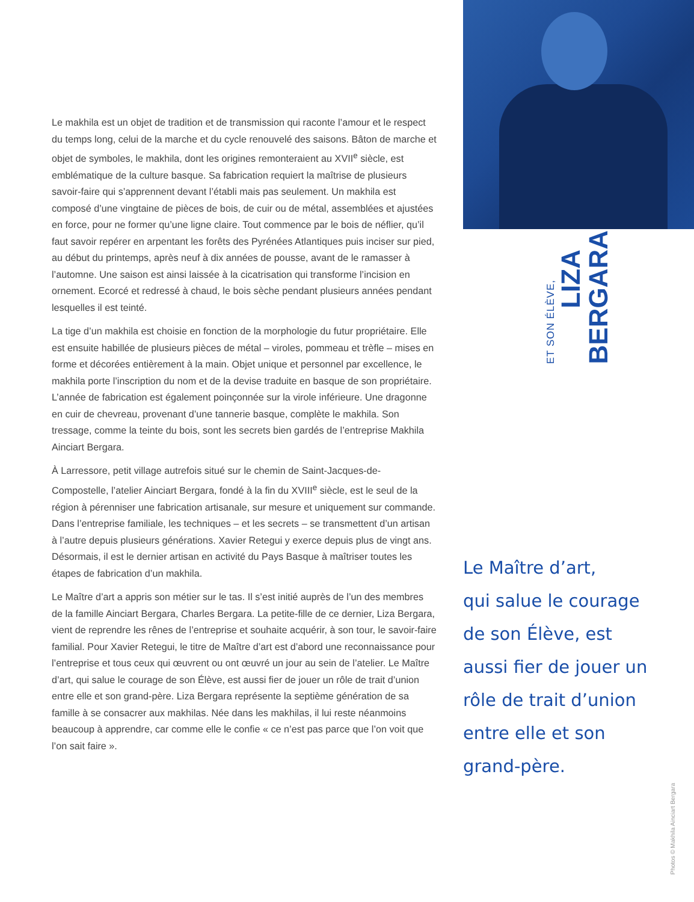Le makhila est un objet de tradition et de transmission qui raconte l’amour et le respect du temps long, celui de la marche et du cycle renouvelé des saisons. Bâton de marche et objet de symboles, le makhila, dont les origines remonteraient au XVII<sup>e</sup> siècle, est emblématique de la culture basque. Sa fabrication requiert la maîtrise de plusieurs savoir-faire qui s’apprennent devant l’établi mais pas seulement. Un makhila est composé d’une vingtaine de pièces de bois, de cuir ou de métal, assemblées et ajustées en force, pour ne former qu’une ligne claire. Tout commence par le bois de néflier, qu’il faut savoir repérer en arpentant les forêts des Pyrénées Atlantiques puis inciser sur pied, au début du printemps, après neuf à dix années de pousse, avant de le ramasser à l’automne. Une saison est ainsi laissée à la cicatrisation qui transforme l’incision en ornement. Ecorcé et redressé à chaud, le bois sèche pendant plusieurs années pendant lesquelles il est teinté.
La tige d’un makhila est choisie en fonction de la morphologie du futur propriétaire. Elle est ensuite habillée de plusieurs pièces de métal – viroles, pommeau et trèfle – mises en forme et décorées entièrement à la main. Objet unique et personnel par excellence, le makhila porte l’inscription du nom et de la devise traduite en basque de son propriétaire. L’année de fabrication est également poinçonnée sur la virole inférieure. Une dragonne en cuir de chevreau, provenant d’une tannerie basque, complète le makhila. Son tressage, comme la teinte du bois, sont les secrets bien gardés de l’entreprise Makhila Ainciart Bergara.
À Larressore, petit village autrefois situé sur le chemin de Saint-Jacques-de-Compostelle, l’atelier Ainciart Bergara, fondé à la fin du XVIII<sup>e</sup> siècle, est le seul de la région à pérenniser une fabrication artisanale, sur mesure et uniquement sur commande. Dans l’entreprise familiale, les techniques – et les secrets – se transmettent d’un artisan à l’autre depuis plusieurs générations. Xavier Retegui y exerce depuis plus de vingt ans. Désormais, il est le dernier artisan en activité du Pays Basque à maîtriser toutes les étapes de fabrication d’un makhila.
Le Maître d’art a appris son métier sur le tas. Il s’est initié auprès de l’un des membres de la famille Ainciart Bergara, Charles Bergara. La petite-fille de ce dernier, Liza Bergara, vient de reprendre les rênes de l’entreprise et souhaite acquérir, à son tour, le savoir-faire familial. Pour Xavier Retegui, le titre de Maître d’art est d’abord une reconnaissance pour l’entreprise et tous ceux qui œuvrent ou ont œuvré un jour au sein de l’atelier. Le Maître d’art, qui salue le courage de son Élève, est aussi fier de jouer un rôle de trait d’union entre elle et son grand-père. Liza Bergara représente la septième génération de sa famille à se consacrer aux makhilas. Née dans les makhilas, il lui reste néanmoins beaucoup à apprendre, car comme elle le confie « ce n’est pas parce que l’on voit que l’on sait faire ».
ET SON ÉLÈVE,
LIZA
BERGARA
Le Maître d’art,
qui salue le courage
de son Élève, est
aussi fier de jouer un
rôle de trait d’union
entre elle et son
grand-père.
Photos © Makhila Ainciart Bergara